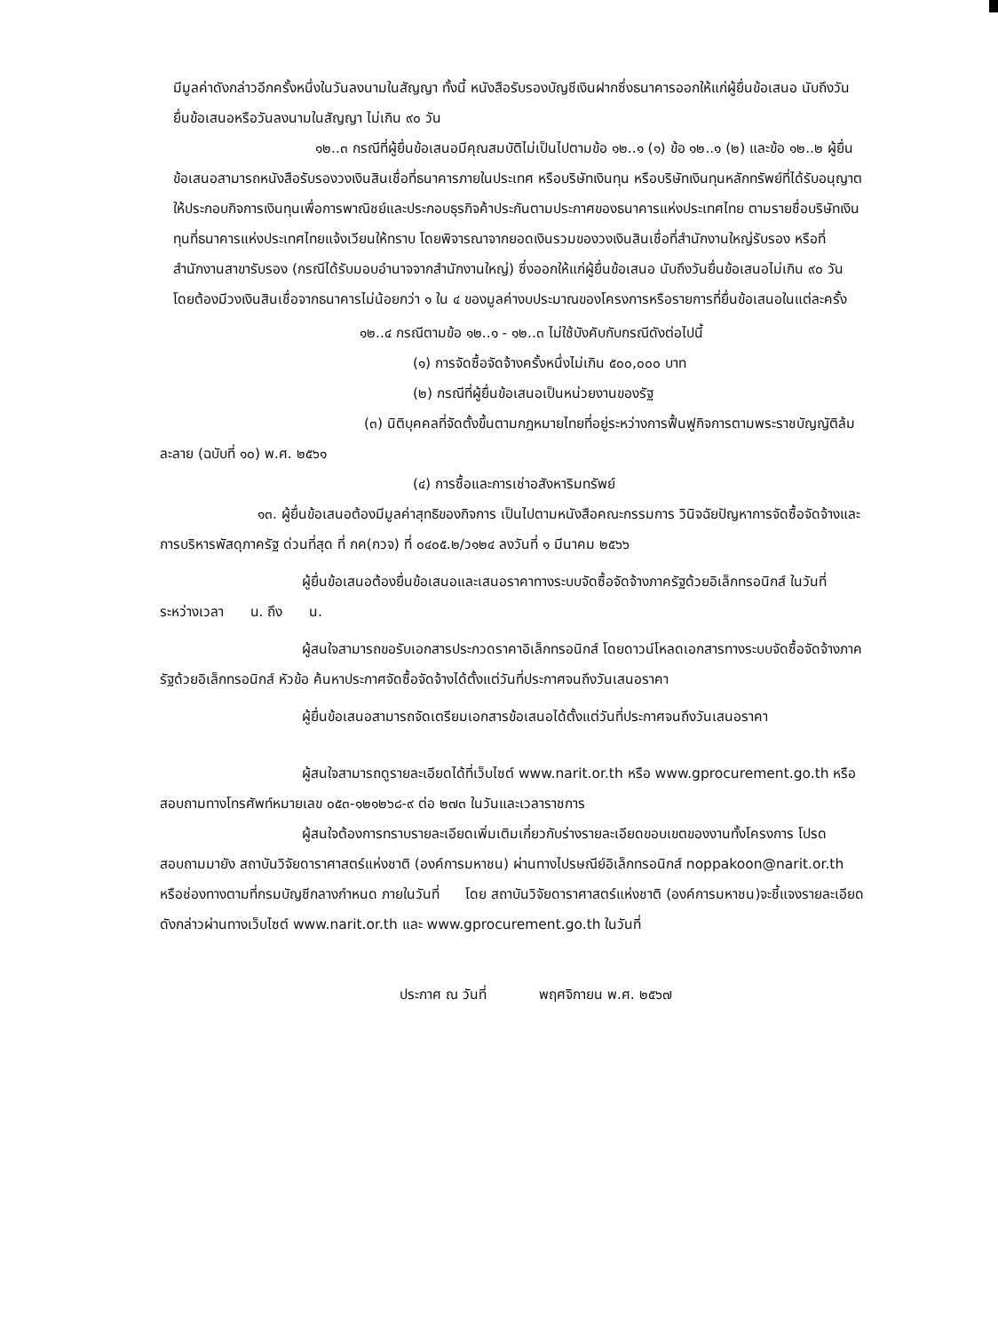มีมูลค่าดังกล่าวอีกครั้งหนึ่งในวันลงนามในสัญญา ทั้งนี้ หนังสือรับรองบัญชีเงินฝากซึ่งธนาคารออกให้แก่ผู้ยื่นข้อเสนอ นับถึงวันยื่นข้อเสนอหรือวันลงนามในสัญญา ไม่เกิน ๙๐ วัน
๑๒..๓ กรณีที่ผู้ยื่นข้อเสนอมีคุณสมบัติไม่เป็นไปตามข้อ ๑๒..๑ (๑) ข้อ ๑๒..๑ (๒) และข้อ ๑๒..๒ ผู้ยื่นข้อเสนอสามารถหนังสือรับรองวงเงินสินเชื่อที่ธนาคารภายในประเทศ หรือบริษัทเงินทุน หรือบริษัทเงินทุนหลักทรัพย์ที่ได้รับอนุญาตให้ประกอบกิจการเงินทุนเพื่อการพาณิชย์และประกอบธุรกิจค้าประกันตามประกาศของธนาคารแห่งประเทศไทย ตามรายชื่อบริษัทเงินทุนที่ธนาคารแห่งประเทศไทยแจ้งเวียนให้ทราบ โดยพิจารณาจากยอดเงินรวมของวงเงินสินเชื่อที่สำนักงานใหญ่รับรอง หรือที่สำนักงานสาขารับรอง (กรณีได้รับมอบอำนาจจากสำนักงานใหญ่) ซึ่งออกให้แก่ผู้ยื่นข้อเสนอ นับถึงวันยื่นข้อเสนอไม่เกิน ๙๐ วัน โดยต้องมีวงเงินสินเชื่อจากธนาคารไม่น้อยกว่า ๑ ใน ๔ ของมูลค่างบประมาณของโครงการหรือรายการที่ยื่นข้อเสนอในแต่ละครั้ง
๑๒..๔ กรณีตามข้อ ๑๒..๑ - ๑๒..๓ ไม่ใช้บังคับกับกรณีดังต่อไปนี้
(๑) การจัดซื้อจัดจ้างครั้งหนึ่งไม่เกิน ๕๐๐,๐๐๐ บาท
(๒) กรณีที่ผู้ยื่นข้อเสนอเป็นหน่วยงานของรัฐ
(๓) นิติบุคคลที่จัดตั้งขึ้นตามกฎหมายไทยที่อยู่ระหว่างการฟื้นฟูกิจการตามพระราชบัญญัติล้มละลาย (ฉบับที่ ๑๐) พ.ศ. ๒๕๖๑
(๔) การซื้อและการเช่าอสังหาริมทรัพย์
๑๓. ผู้ยื่นข้อเสนอต้องมีมูลค่าสุทธิของกิจการ เป็นไปตามหนังสือคณะกรรมการ วินิจฉัยปัญหาการจัดซื้อจัดจ้างและการบริหารพัสดุภาครัฐ ด่วนที่สุด ที่ กค(กวจ) ที่ ๐๔๐๕.๒/ว๑๒๔ ลงวันที่ ๑ มีนาคม ๒๕๖๖
ผู้ยื่นข้อเสนอต้องยื่นข้อเสนอและเสนอราคาทางระบบจัดซื้อจัดจ้างภาครัฐด้วยอิเล็กทรอนิกส์ ในวันที่ ระหว่างเวลา น. ถึง น.
ผู้สนใจสามารถขอรับเอกสารประกวดราคาอิเล็กทรอนิกส์ โดยดาวน์โหลดเอกสารทางระบบจัดซื้อจัดจ้างภาครัฐด้วยอิเล็กทรอนิกส์ หัวข้อ ค้นหาประกาศจัดซื้อจัดจ้างได้ตั้งแต่วันที่ประกาศจนถึงวันเสนอราคา
ผู้ยื่นข้อเสนอสามารถจัดเตรียมเอกสารข้อเสนอได้ตั้งแต่วันที่ประกาศจนถึงวันเสนอราคา
ผู้สนใจสามารถดูรายละเอียดได้ที่เว็บไซต์ www.narit.or.th หรือ www.gprocurement.go.th หรือสอบถามทางโทรศัพท์หมายเลข ๐๕๓-๑๒๑๒๖๘-๙ ต่อ ๒๗๓ ในวันและเวลาราชการ
ผู้สนใจต้องการทราบรายละเอียดเพิ่มเติมเกี่ยวกับร่างรายละเอียดขอบเขตของงานทั้งโครงการ โปรดสอบถามมายัง สถาบันวิจัยดาราศาสตร์แห่งชาติ (องค์การมหาชน) ผ่านทางไปรษณีย์อิเล็กทรอนิกส์ noppakoon@narit.or.th หรือช่องทางตามที่กรมบัญชีกลางกำหนด ภายในวันที่ โดย สถาบันวิจัยดาราศาสตร์แห่งชาติ (องค์การมหาชน)จะชี้แจงรายละเอียดดังกล่าวผ่านทางเว็บไซต์ www.narit.or.th และ www.gprocurement.go.th ในวันที่
ประกาศ ณ วันที่ พฤศจิกายน พ.ศ. ๒๕๖๗